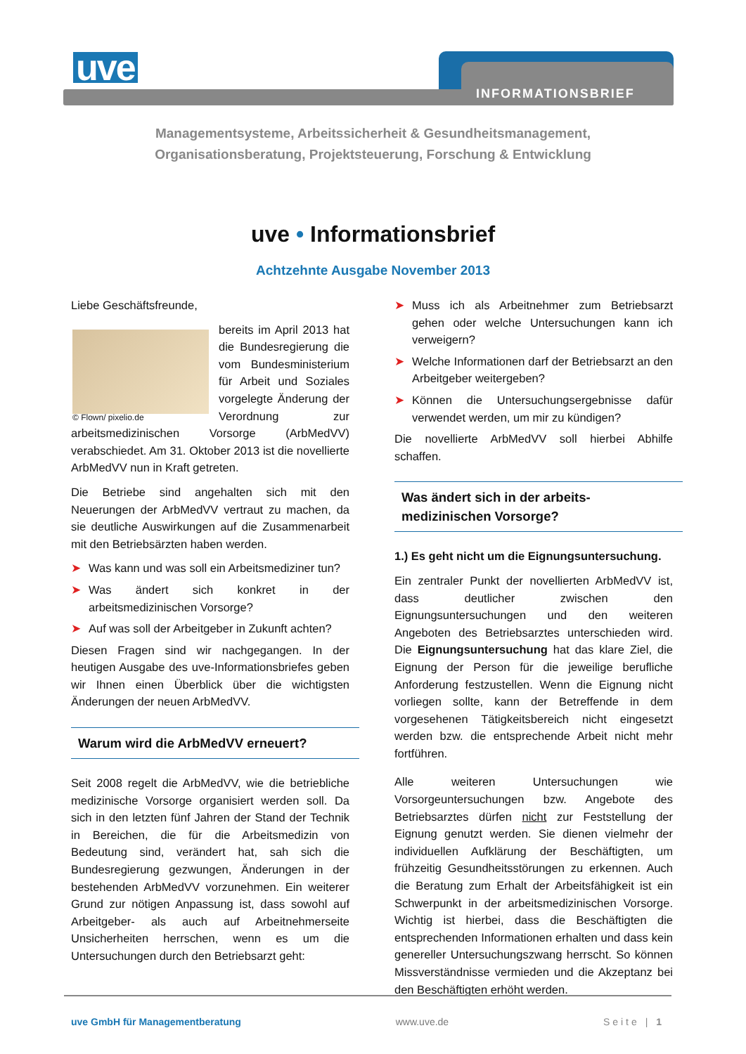uve INFORMATIONSBRIEF
Managementsysteme, Arbeitssicherheit & Gesundheitsmanagement,
Organisationsberatung, Projektsteuerung, Forschung & Entwicklung
uve • Informationsbrief
Achtzehnte Ausgabe November 2013
Liebe Geschäftsfreunde,
© Flown/ pixelio.de
bereits im April 2013 hat die Bundesregierung die vom Bundesministerium für Arbeit und Soziales vorgelegte Änderung der Verordnung zur arbeitsmedizinischen Vorsorge (ArbMedVV) verabschiedet. Am 31. Oktober 2013 ist die novellierte ArbMedVV nun in Kraft getreten.
Die Betriebe sind angehalten sich mit den Neuerungen der ArbMedVV vertraut zu machen, da sie deutliche Auswirkungen auf die Zusammenarbeit mit den Betriebsärzten haben werden.
➤ Was kann und was soll ein Arbeitsmediziner tun?
➤ Was ändert sich konkret in der arbeitsmedizinischen Vorsorge?
➤ Auf was soll der Arbeitgeber in Zukunft achten?
Diesen Fragen sind wir nachgegangen. In der heutigen Ausgabe des uve-Informationsbriefes geben wir Ihnen einen Überblick über die wichtigsten Änderungen der neuen ArbMedVV.
Warum wird die ArbMedVV erneuert?
Seit 2008 regelt die ArbMedVV, wie die betriebliche medizinische Vorsorge organisiert werden soll. Da sich in den letzten fünf Jahren der Stand der Technik in Bereichen, die für die Arbeitsmedizin von Bedeutung sind, verändert hat, sah sich die Bundesregierung gezwungen, Änderungen in der bestehenden ArbMedVV vorzunehmen. Ein weiterer Grund zur nötigen Anpassung ist, dass sowohl auf Arbeitgeber- als auch auf Arbeitnehmerseite Unsicherheiten herrschen, wenn es um die Untersuchungen durch den Betriebsarzt geht:
➤ Muss ich als Arbeitnehmer zum Betriebsarzt gehen oder welche Untersuchungen kann ich verweigern?
➤ Welche Informationen darf der Betriebsarzt an den Arbeitgeber weitergeben?
➤ Können die Untersuchungsergebnisse dafür verwendet werden, um mir zu kündigen?
Die novellierte ArbMedVV soll hierbei Abhilfe schaffen.
Was ändert sich in der arbeits-
medizinischen Vorsorge?
1.) Es geht nicht um die Eignungsuntersuchung.
Ein zentraler Punkt der novellierten ArbMedVV ist, dass deutlicher zwischen den Eignungsuntersuchungen und den weiteren Angeboten des Betriebsarztes unterschieden wird. Die Eignungsuntersuchung hat das klare Ziel, die Eignung der Person für die jeweilige berufliche Anforderung festzustellen. Wenn die Eignung nicht vorliegen sollte, kann der Betreffende in dem vorgesehenen Tätigkeitsbereich nicht eingesetzt werden bzw. die entsprechende Arbeit nicht mehr fortführen.
Alle weiteren Untersuchungen wie Vorsorgeuntersuchungen bzw. Angebote des Betriebsarztes dürfen nicht zur Feststellung der Eignung genutzt werden. Sie dienen vielmehr der individuellen Aufklärung der Beschäftigten, um frühzeitig Gesundheitsstörungen zu erkennen. Auch die Beratung zum Erhalt der Arbeitsfähigkeit ist ein Schwerpunkt in der arbeitsmedizinischen Vorsorge. Wichtig ist hierbei, dass die Beschäftigten die entsprechenden Informationen erhalten und dass kein genereller Untersuchungszwang herrscht. So können Missverständnisse vermieden und die Akzeptanz bei den Beschäftigten erhöht werden.
uve GmbH für Managementberatung www.uve.de Seite | 1